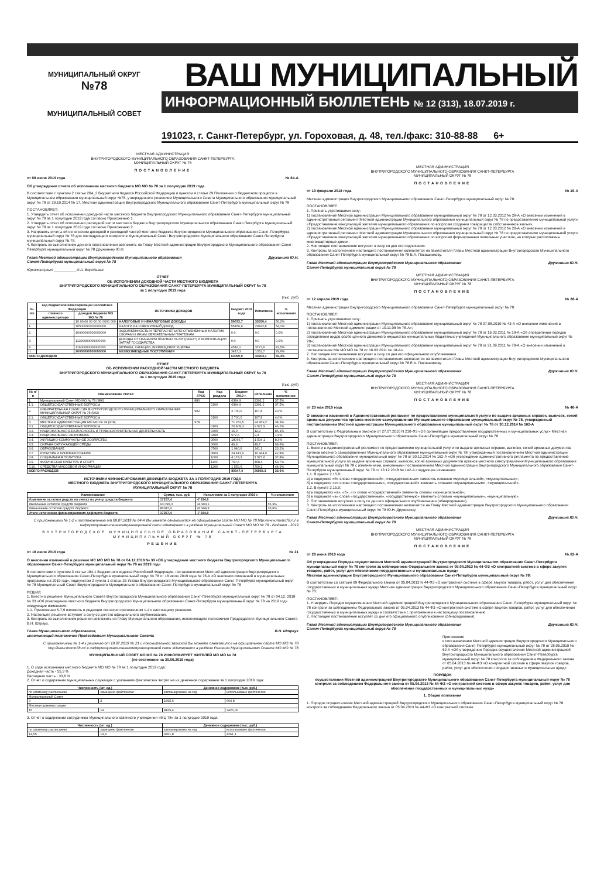МУНИЦИПАЛЬНЫЙ ОКРУГ
№78
МУНИЦИПАЛЬНЫЙ СОВЕТ
ВАШ МУНИЦИПАЛЬНЫЙ
ИНФОРМАЦИОННЫЙ БЮЛЛЕТЕНЬ № 12 (313), 18.07.2019 г.
191023, г. Санкт-Петербург, ул. Гороховая, д. 48, тел./факс: 310-88-88 6+
МЕСТНАЯ АДМИНИСТРАЦИЯ
ВНУТРИГОРОДСКОГО МУНИЦИПАЛЬНОГО ОБРАЗОВАНИЯ САНКТ-ПЕТЕРБУРГА
МУНИЦИПАЛЬНЫЙ ОКРУГ № 78
ПОСТАНОВЛЕНИЕ
от 08 июля 2019 года № 64-А
Об утверждении отчета об исполнении местного бюджета МО МО № 78 за 1 полугодие 2019 года
В соответствии с пунктом 2 статьи 264_2 Бюджетного Кодекса Российской Федерации и пунктом 4 статьи 29 Положения о бюджетном процессе в Муниципальном образовании муниципальный округ №78, утвержденного решением Муниципального Совета Муниципального образования муниципальный округ № 78 от 29.10.2014 № 17, Местная администрация Внутригородского Муниципального образования Санкт-Петербурга муниципальный округ № 78
ПОСТАНОВЛЯЕТ:
1. Утвердить отчет об исполнении доходной части местного бюджета Внутригородского Муниципального образования Санкт-Петербурга муниципальный округ № 78 за 1 полугодие 2019 года согласно Приложению 1.
2. Утвердить отчет об исполнении расходной части местного бюджета Внутригородского Муниципального образования Санкт-Петербурга муниципальный округ № 78 за 1 полугодие 2019 года согласно Приложению 2.
3. Направить отчеты об исполнении доходной и расходной частей местного бюджета Внутригородского Муниципального образования Санкт-Петербурга муниципальный округ № 78 для последующего контроля в Муниципальный Совет Внутригородского Муниципального образования Санкт-Петербурга муниципальный округ № 78.
4. Контроль за выполнением данного постановления возложить на Главу Местной администрации Внутригородского Муниципального образования Санкт-Петербурга муниципальный округ № 78 Дружинину Ю.Н.
Глава Местной администрации Внутригородского Муниципального образования
Санкт-Петербурга муниципальный округ № 78 Дружинина Ю.Н.
Юрисконсульт ___________И.А. Воробьева
ОТЧЕТ
ОБ ИСПОЛНЕНИИ ДОХОДНОЙ ЧАСТИ МЕСТНОГО БЮДЖЕТА
ВНУТРИГОРОДСКОГО МУНИЦИПАЛЬНОГО ОБРАЗОВАНИЯ САНКТ-ПЕТЕРБУРГА МУНИЦИПАЛЬНЫЙ ОКРУГ № 78
за 1 полугодие 2019 года
(тыс. руб)
| № п/п | код бюджетной классификации Российской Федерации | | ИСТОЧНИКИ ДОХОДОВ | Бюджет 2019 года | Исполнено | % исполнения |
| --- | --- | --- | --- | --- | --- | --- |
| | главного администратора | доходов бюджета МО МО № 78 | | | | |
| I | | 10 00 00 00 00 00 0000 000 | НАЛОГОВЫЕ И НЕНАЛОГОВЫЕ ДОХОДЫ | 59672,7 | 33550,4 | 56,2% |
| 1. | | 10500000000000000 | НАЛОГИ НА СОВОКУПНЫЙ ДОХОД | 55156,6 | 29822,8 | 54,1% |
| 2. | | 10900000000000000 | ЗАДОЛЖЕННОСТЬ И ПЕРЕРАСЧЕТЫ ПО ОТМЕНЕННЫМ НАЛОГАМ, СБОРАМ И ИНЫМ ОБЯЗАТЕЛЬНЫМ ПЛАТЕЖАМ | 0,0 | 0,0 | 0,0% |
| 3. | | 11300000000000000 | ДОХОДЫ ОТ ОКАЗАНИЯ ПЛАТНЫХ УСЛУГ(РАБОТ) И КОМПЕНСАЦИИ ЗАТРАТ ГОСУДАРСТВА | 0,0 | 0,0 | 0,0% |
| 4. | | 11600000000000000 | ШТРАФЫ, САНКЦИИ, ВОЗМЕЩЕНИЕ УЩЕРБА | 4516,1 | 3727,6 | 82,5% |
| II. | | 20000000000000000 | БЕЗВОЗМЕЗДНЫЕ ПОСТУПЛЕНИЯ | 3417,3 | 1352,7 | 39,6% |
| ВСЕГО ДОХОДОВ | | | | 63090,0 | 34903,1 | 55,3% |
ОТЧЕТ
ОБ ИСПОЛНЕНИИ РАСХОДНОЙ ЧАСТИ МЕСТНОГО БЮДЖЕТА
ВНУТРИГОРОДСКОГО МУНИЦИПАЛЬНОГО ОБРАЗОВАНИЯ САНКТ-ПЕТЕРБУРГА МУНИЦИПАЛЬНЫЙ ОКРУГ № 78
за 1 полугодие 2019 года
(тыс. руб)
| № п/п | Наименование статей | Код ГРБС | Код раздела | Бюджет 2019 г. | Исполнено | % исполнения |
| --- | --- | --- | --- | --- | --- | --- |
| 1. | Муниципальный Совет МО МО № 78 (886) | 886 | | 6384,9 | 2391,2 | 37,5% |
| 1.1. | ОБЩЕГОСУДАРСТВЕННЫЕ ВОПРОСЫ | | 0100 | 6384,9 | 2391,2 | 37,5% |
| 2. | ИЗБИРАТЕЛЬНАЯ КОМИССИЯ ВНУТРИГОРОДСКОГО МУНИЦИПАЛЬНОГО ОБРАЗОВАНИЯ МУНИЦИПАЛЬНЫЙ ОКРУГ № 78 (902) | 902 | | 2 700,0 | 107,8 | 4,0% |
| 2.1. | ОБЩЕГОСУДАРСТВЕННЫЕ ВОПРОСЫ | | 0100 | 2 700,0 | 107,8 | 4,0% |
| 3. | МЕСТНАЯ АДМИНИСТРАЦИЯ МО МО № 78 (978) | 978 | | 71 262,5 | 24 469,2 | 34,3% |
| 3.1. | ОБЩЕГОСУДАРСТВЕННЫЕ ВОПРОСЫ | | 0100 | 20 609,3 | 9 521,9 | 46,2% |
| 3.2. | НАЦИОНАЛЬНАЯ БЕЗОПАСНОСТЬ И ПРАВООХРАНИТЕЛЬНАЯ ДЕЯТЕЛЬНОСТЬ | | 0300 | 15,0 | 12,9 | 86,1% |
| 3.3. | НАЦИОНАЛЬНАЯ ЭКОНОМИКА | | 0400 | 572,6 | 9,3 | 1,6% |
| 3.4. | ЖИЛИЩНО-КОММУНАЛЬНОЕ ХОЗЯЙСТВО | | 0500 | 18066,7 | 1 504,1 | 8,3% |
| 3.5. | ОХРАНА ОКРУЖАЮЩЕЙ СРЕДЫ | | 0600 | 49,9 | 49,7 | 99,6% |
| 3.6. | ОБРАЗОВАНИЕ | | 0700 | 1 040,6 | 241,1 | 23,2% |
| 3.7. | КУЛЬТУРА И КИНЕМАТОГРАФИЯ | | 0800 | 24 413,9 | 10 444,0 | 42,8% |
| 3.8. | СОЦИАЛЬНАЯ ПОЛИТИКА | | 1000 | 4 174,3 | 1 577,6 | 37,8% |
| 3.9. | ФИЗИЧЕСКАЯ КУЛЬТУРА И СПОРТ | | 1100 | 760,6 | 408,4 | 53,7% |
| 3.10. | СРЕДСТВА МАССОВОЙ ИНФОРМАЦИИ | | 1200 | 1 559,6 | 700,1 | 44,9% |
| ВСЕГО РАСХОДОВ | | | | 80347,4 | 26968,3 | 33,6% |
ИСТОЧНИКИ ФИНАНСИРОВАНИЯ ДЕФИЦИТА БЮДЖЕТА ЗА 1 ПОЛУГОДИЕ 2019 ГОДА
МЕСТНОГО БЮДЖЕТА ВНУТРИГОРОДСКОГО МУНИЦИПАЛЬНОГО ОБРАЗОВАНИЯ САНКТ-ПЕТЕРБУРГА
МУНИЦИПАЛЬНЫЙ ОКРУГ № 78
| Наименование | Сумма, тыс. руб. | Исполнение за 1 полугодие 2019 г. | % исполнения |
| --- | --- | --- | --- |
| Изменение остатков редств на счетах по учету средств бюджета | 17257,4 | -7 934,8 | |
| Увеличение остатков средств бюджета | 63 090,0 | 34 903,1 | 55,3% |
| Уменьшение остатков средств бюджета | 80347,4 | 26 968,3 | 33,6% |
| Итого источников финансирования дефицита бюджета | 17257,4 | -7 934,8 | |
С приложениями № 1-2 к постановлению от 08.07.2019 № 64-А Вы можете ознакомится на официальном сайте МО МО № 78 http://www.momo78.ru/ в информационно-телекоммуникационной сети «Интернет» в разделе Муниципальный Совет МО МО № 78 - Бюджет - 2019
ВНУТРИГОРОДСКОЕ МУНИЦИПАЛЬНОЕ ОБРАЗОВАНИЕ САНКТ-ПЕТЕРБУРГА
МУНИЦИПАЛЬНЫЙ ОКРУГ № 78
РЕШЕНИЕ
от 18 июля 2019 года № 21
О внесении изменений в решение МС МО МО № 78 от 04.12.2018 № 33 «Об утверждении местного бюджета Внутригородского Муниципального образования Санкт-Петербурга муниципальный округ № 78 на 2019 год»
В соответствии с пунктом 3 статьи 184.1 Бюджетного кодекса Российской Федерации, постановлением Местной администрации Внутригородского Муниципального образования Санкт-Петербурга муниципальный округ № 78 от 18 июля 2019 года № 76-А «О внесении изменений в муниципальные программы на 2019 год», подпунктом 2 пункта 1 статьи 25 Устава Внутригородского Муниципального образования Санкт-Петербурга муниципальный округ № 78 Муниципальный Совет Внутригородского Муниципального образования Санкт-Петербурга муниципальный округ № 78
РЕШИЛ:
1. Внести в решение Муниципального Совета Внутригородского Муниципального образования Санкт-Петербурга муниципальный округ № 78 от 04.12. 2018 № 33 «Об утверждении местного бюджета Внутригородского Муниципального образования Санкт-Петербурга муниципальный округ № 78 на 2019 год» следующие изменения:
1.1. Приложения 5-7,9 изложить в редакции согласно приложениям 1-4 к настоящему решению.
2. Настоящее решение вступает в силу со дня его официального опубликования.
3. Контроль за выполнением решения возложить на Главу Муниципального образования, исполняющего полномочия Председателя Муниципального Совета В.Н. Штраух.
Глава Муниципального образования,
исполняющий полномочия Председателя Муниципального Совета В.Н. Штраух
С приложениями № 1-4 к решению от 18.07.2019 № 21 и пояснительной запиской Вы можете ознакомится на официальном сайте МО МО № 78 http://www.momo78.ru/ в информационно-телекоммуникационной сети «Интернет» в разделе Решения Муниципального Совета МО МО № 78
МУНИЦИПАЛЬНЫЙ СОВЕТ МО МО № 78 ИНФОРМИРУЕТ ЖИТЕЛЕЙ МО МО № 78
(по состоянию на 30.06.2019 года)
1. О ходе исполнения местного бюджета МО МО № 78 за 1 полугодие 2019 года:
Доходная часть - 55,3 %
Расходная часть - 33,6 %
2. Отчет о содержании муниципальных служащих с указанием фактических затрат на их денежное содержание за 1 полугодие 2019 года:
| Численность (шт. ед.) | | Денежное содержание (тыс. руб.) | |
| --- | --- | --- | --- |
| по штатному расписанию | замещено фактически | запланировано на год | использовано фактически |
| Муниципальный Совет | | | |
| 3 | 2 | 1895,6 | 664,8 |
| Местная администрация | | | |
| 15 | 14 | 8169,4 | 3426,00 |
3. Отчет о содержании сотрудников Муниципального казенного учреждения «МЦ 78» за 1 полугодие 2019 года:
| Численность (шт. ед.) | | Денежное содержание (тыс. руб.) | |
| --- | --- | --- | --- |
| по штатному расписанию | замещено фактически | запланировано на год | использовано фактически |
| 14,55 | 13,8 | 9461,8 | 4261,1 |
МЕСТНАЯ АДМИНИСТРАЦИЯ
ВНУТРИГОРОДСКОГО МУНИЦИПАЛЬНОГО ОБРАЗОВАНИЯ САНКТ-ПЕТЕРБУРГА
МУНИЦИПАЛЬНЫЙ ОКРУГ № 78
ПОСТАНОВЛЕНИЕ
от 19 февраля 2018 года № 19-А
Местная администрация Внутригородского Муниципального образования Санкт-Петербурга муниципальный округ № 78:
ПОСТАНОВЛЯЕТ:
1. Признать утратившими силу:
1) постановление Местной администрации Муниципального образования муниципальный округ № 78 от 12.03.2012 № 28-А «О внесении изменений в административный регламент Местной администрации Муниципального образования муниципальный округ № 78 по предоставлению муниципальной услуги «Предоставление консультаций жителям муниципального образования по вопросам создания товариществ собственников жилья»;
2) постановление Местной администрации Муниципального образования муниципальный округ № 78 от 12.03.2012 № 29-А «О внесении изменений в административный регламент Местной администрации Муниципального образования муниципальный округ № 78 по предоставлению муниципальной услуги «Предоставление консультаций жителям муниципального образования по вопросам формирования земельных участков, на которых расположены многоквартирные дома».
2. Настоящее постановление вступает в силу со дня его подписания.
3. Контроль за исполнением настоящего постановления возлагается на заместителя Главы Местной администрации Внутригородского Муниципального образования Санкт-Петербурга муниципальный округ № 78 Е.А. Пасошникову.
Глава Местной администрации Внутригородского Муниципального образования
Санкт-Петербурга муниципальный округ № 78 Дружинина Ю.Н.
МЕСТНАЯ АДМИНИСТРАЦИЯ
ВНУТРИГОРОДСКОГО МУНИЦИПАЛЬНОГО ОБРАЗОВАНИЯ САНКТ-ПЕТЕРБУРГА
МУНИЦИПАЛЬНЫЙ ОКРУГ № 78
ПОСТАНОВЛЕНИЕ
от 12 апреля 2019 года № 28-А
Местная администрация Внутригородского Муниципального образования Санкт-Петербурга муниципальный округ № 78:
ПОСТАНОВЛЯЕТ:
1. Признать утратившими силу:
1) постановление Местной администрации Муниципального образования муниципальный округ № 78 07.08.2010 № 43-А «О внесении изменений в постановление Местной администрации от 10.11.08 № 76-А»;
2) постановление Местной администрации Муниципального образования муниципальный округ № 78 от 16.03.2011 № 18-А «Об определении порядка определения видов особо ценного движимого имущества муниципальных бюджетных учреждений Муниципального образования муниципальный округ № 78»;
3) постановление Местной администрации Муниципального образования муниципальный округ № 78 от 21.09.2011 № 78-А «О внесении изменений в постановление МА МО МО № 78 от 16.03.2011 № 18-А».
2. Настоящее постановление вступает в силу со дня его официального опубликования.
3. Контроль за исполнением настоящего постановления возлагается на заместителя Главы Местной администрации Внутригородского Муниципального образования Санкт-Петербурга муниципальный округ № 78 Е.А. Пасошникову.
Глава Местной администрации Внутригородского Муниципального образования
Санкт-Петербурга муниципальный округ № 78 Дружинина Ю.Н.
МЕСТНАЯ АДМИНИСТРАЦИЯ
ВНУТРИГОРОДСКОГО МУНИЦИПАЛЬНОГО ОБРАЗОВАНИЯ САНКТ-ПЕТЕРБУРГА
МУНИЦИПАЛЬНЫЙ ОКРУГ № 78
ПОСТАНОВЛЕНИЕ
от 23 мая 2019 года № 46-А
О внесении изменений в Административный регламент по предоставлению муниципальной услуги по выдаче архивных справок, выписок, копий архивных документов органов местного самоуправления Муниципального образования муниципальный округ № 78, утвержденный постановлением Местной администрации Муниципального образования муниципальный округ № 78 от 30.12.2014 № 162-А
В соответствии с Федеральным законом от 27.07.2010 N 210-ФЗ «Об организации предоставления государственных и муниципальных услуг» Местная администрация Внутригородского Муниципального образования Санкт-Петербурга муниципальный округ № 78
ПОСТАНОВЛЯЕТ:
1. Внести в Административный регламент по предоставлению муниципальной услуги по выдаче архивных справок, выписок, копий архивных документов органов местного самоуправления Муниципального образования муниципальный округ № 78, утвержденный постановлением Местной администрации Муниципального образования муниципальный округ № 78 от 30.12.2014 № 162-А «Об утверждении административного регламента по предоставлению муниципальной услуги по выдаче архивных справок, выписок, копий архивных документов органов местного самоуправления Муниципального образования муниципальный округ № 78 с изменениями, внесенными постановлением Местной администрации Внутригородского Муниципального образования Санкт-Петербурга муниципальный округ № 78 от 13.12.2018 № 142-А следующие изменения:
1.1. В пункте 2.15.8:
а) в подпункте «б» слова «государственной», «государственные» заменить словами «муниципальной», «муниципальные»;
б) в подпункте «е» слова «государственным», «государственной» заменить словами «муниципальным», «муниципальной».
1.2. В пункте 2.15.9:
а) в подпунктах «а», «б», «г» слово «государственной» заменить словом «муниципальной»;
б) в подпункте «в» слова «государственные», «государственную» заменить словами «муниципальные», «муниципальную».
2. Постановление вступает в силу со дня его официального опубликования (обнародования).
3. Контроль за исполнением настоящего постановления возлагается на Главу Местной администрации Внутригородского Муниципального образования Санкт-Петербурга муниципальный округ № 78 Ю.Н. Дружинину.
Глава Местной администрации Внутригородского Муниципального образования
Санкт-Петербурга муниципальный округ № 78 Дружинина Ю.Н.
МЕСТНАЯ АДМИНИСТРАЦИЯ
ВНУТРИГОРОДСКОГО МУНИЦИПАЛЬНОГО ОБРАЗОВАНИЯ САНКТ-ПЕТЕРБУРГА
МУНИЦИПАЛЬНЫЙ ОКРУГ № 78
ПОСТАНОВЛЕНИЕ
от 28 июня 2019 года № 62-А
Об утверждении Порядка осуществления Местной администрацией Внутригородского Муниципального образования Санкт-Петербурга муниципальный округ № 78 контроля за соблюдением Федерального закона от 05.04.2013 № 44-ФЗ «О контрактной системе в сфере закупок товаров, работ, услуг для обеспечения государственных и муниципальных нужд»
Местная администрация Внутригородского Муниципального образования Санкт-Петербурга муниципальный округ № 78:
В соответствии со статьей 99 Федерального закона от 05.04.2013 N 44-ФЗ «О контрактной системе в сфере закупок товаров, работ, услуг для обеспечения государственных и муниципальных нужд» Местная администрация Внутригородского Муниципального образования Санкт-Петербурга муниципальный округ № 78:
ПОСТАНОВЛЯЕТ:
1. Утвердить Порядок осуществления Местной администрацией Внутригородского Муниципального образования Санкт-Петербурга муниципальный округ № 78 контроля за соблюдением Федерального закона от 05.04.2013 № 44-ФЗ «О контрактной системе в сфере закупок товаров, работ, услуг для обеспечения государственных и муниципальных нужд» в соответствии с приложением к настоящему постановлению.
2. Настоящее постановление вступает со дня его официального опубликования (обнародования).
Глава Местной администрации Внутригородского Муниципального образования
Санкт-Петербурга муниципальный округ № 78 Дружинина Ю.Н.
Приложение
к постановлению Местной администрации Внутригородского Муниципального образования Санкт-Петербурга муниципальный округ № 78 от 28.06.2019 № 62-А «Об утверждении Порядка осуществления Местной администрацией Внутригородского Муниципального образования Санкт-Петербурга муниципальный округ № 78 контроля за соблюдением Федерального закона от 05.04.2013 № 44-ФЗ «О контрактной системе в сфере закупок товаров, работ, услуг для обеспечения государственных и муниципальных нужд»
ПОРЯДОК
осуществления Местной администрацией Внутригородского Муниципального образования Санкт-Петербурга муниципальный округ № 78 контроля за соблюдением Федерального закона от 05.04.2013 № 44-ФЗ «О контрактной системе в сфере закупок товаров, работ, услуг для обеспечения государственных и муниципальных нужд»
1. Общие положения
1. Порядок осуществления Местной администрацией Внутригородского Муниципального образования Санкт-Петербурга муниципальный округ № 78 контроля за соблюдением Федерального закона от 05.04.2013 № 44-ФЗ «О контрактной системе